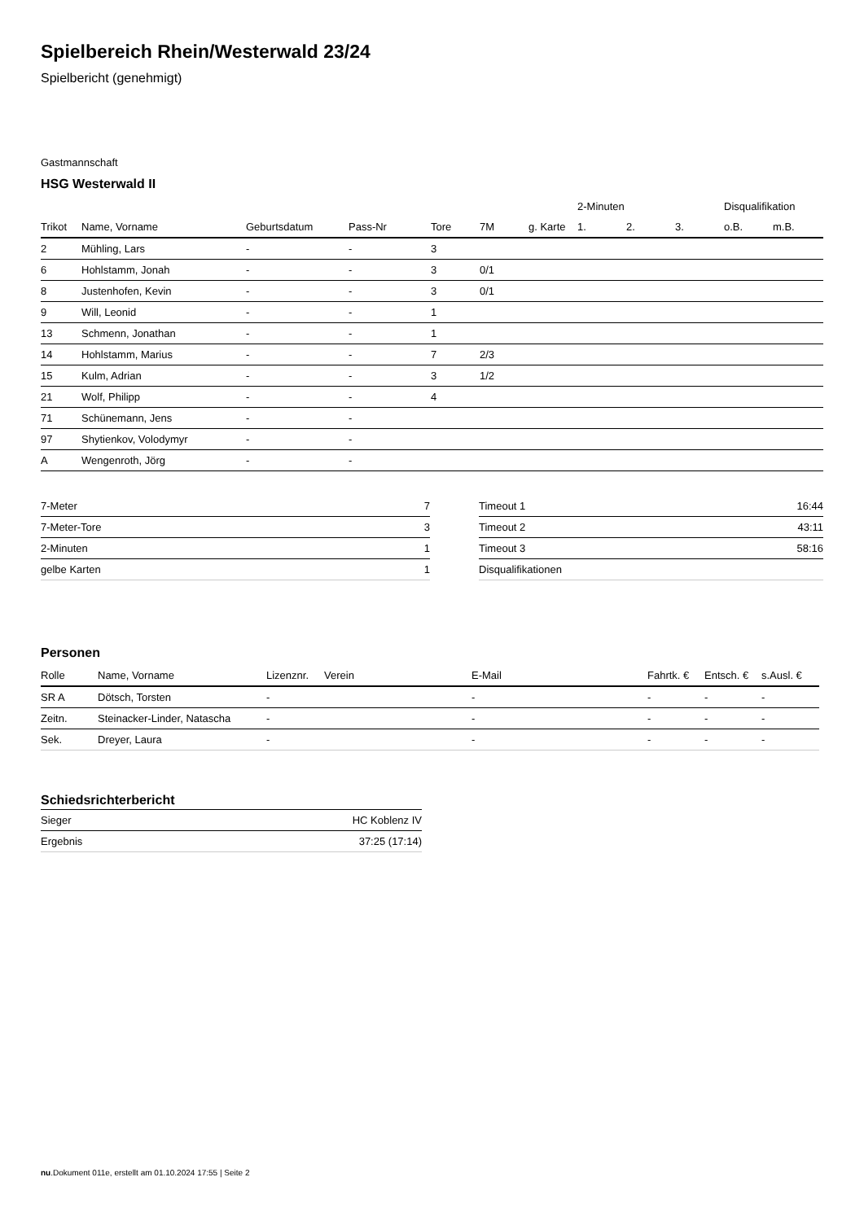Spielbereich Rhein/Westerwald 23/24
Spielbericht (genehmigt)
Gastmannschaft
HSG Westerwald II
| | | | | | | | 2-Minuten | | | Disqualifikation | |
| --- | --- | --- | --- | --- | --- | --- | --- | --- | --- | --- | --- |
| Trikot | Name, Vorname | Geburtsdatum | Pass-Nr | Tore | 7M | g. Karte | 1. | 2. | 3. | o.B. | m.B. |
| 2 | Mühling, Lars | - | - | 3 | | | | | | | |
| 6 | Hohlstamm, Jonah | - | - | 3 | 0/1 | | | | | | |
| 8 | Justenhofen, Kevin | - | - | 3 | 0/1 | | | | | | |
| 9 | Will, Leonid | - | - | 1 | | | | | | | |
| 13 | Schmenn, Jonathan | - | - | 1 | | | | | | | |
| 14 | Hohlstamm, Marius | - | - | 7 | 2/3 | | | | | | |
| 15 | Kulm, Adrian | - | - | 3 | 1/2 | | | | | | |
| 21 | Wolf, Philipp | - | - | 4 | | | | | | | |
| 71 | Schünemann, Jens | - | - | | | | | | | | |
| 97 | Shytienkov, Volodymyr | - | - | | | | | | | | |
| A | Wengenroth, Jörg | - | - | | | | | | | | |
| 7-Meter | 7 |
| 7-Meter-Tore | 3 |
| 2-Minuten | 1 |
| gelbe Karten | 1 |
| Timeout 1 | 16:44 |
| Timeout 2 | 43:11 |
| Timeout 3 | 58:16 |
| Disqualifikationen | |
Personen
| Rolle | Name, Vorname | Lizenznr. | Verein | E-Mail | Fahrtk. € | Entsch. € | s.Ausl. € |
| --- | --- | --- | --- | --- | --- | --- | --- |
| SR A | Dötsch, Torsten | - | | - | - | - | - |
| Zeitn. | Steinacker-Linder, Natascha | - | | - | - | - | - |
| Sek. | Dreyer, Laura | - | | - | - | - | - |
Schiedsrichterbericht
| Sieger | HC Koblenz IV |
| Ergebnis | 37:25 (17:14) |
nu.Dokument 011e, erstellt am 01.10.2024 17:55 | Seite 2